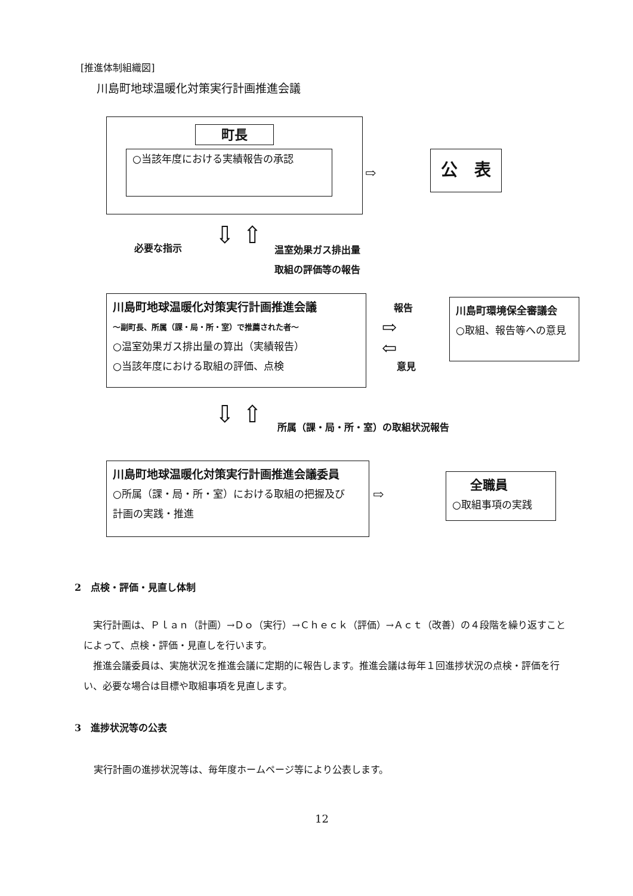[推進体制組織図]
川島町地球温暖化対策実行計画推進会議
町長
○当該年度における実績報告の承認
⇨
公　表
必要な指示 ⇩ ⇧
温室効果ガス排出量
取組の評価等の報告
川島町地球温暖化対策実行計画推進会議
～副町長、所属（課・局・所・室）で推薦された者～
○温室効果ガス排出量の算出（実績報告）
○当該年度における取組の評価、点検
報告
⇨
⇦
意見
川島町環境保全審議会
○取組、報告等への意見
⇩ ⇧ 所属（課・局・所・室）の取組状況報告
川島町地球温暖化対策実行計画推進会議委員
○所属（課・局・所・室）における取組の把握及び
計画の実践・推進
⇨
全職員
○取組事項の実践
2　点検・評価・見直し体制
　実行計画は、Ｐｌａｎ（計画）→Ｄｏ（実行）→Ｃｈｅｃｋ（評価）→Ａｃｔ（改善）の４段階を繰り返すことによって、点検・評価・見直しを行います。
　推進会議委員は、実施状況を推進会議に定期的に報告します。推進会議は毎年１回進捗状況の点検・評価を行い、必要な場合は目標や取組事項を見直します。
3　進捗状況等の公表
実行計画の進捗状況等は、毎年度ホームページ等により公表します。
12